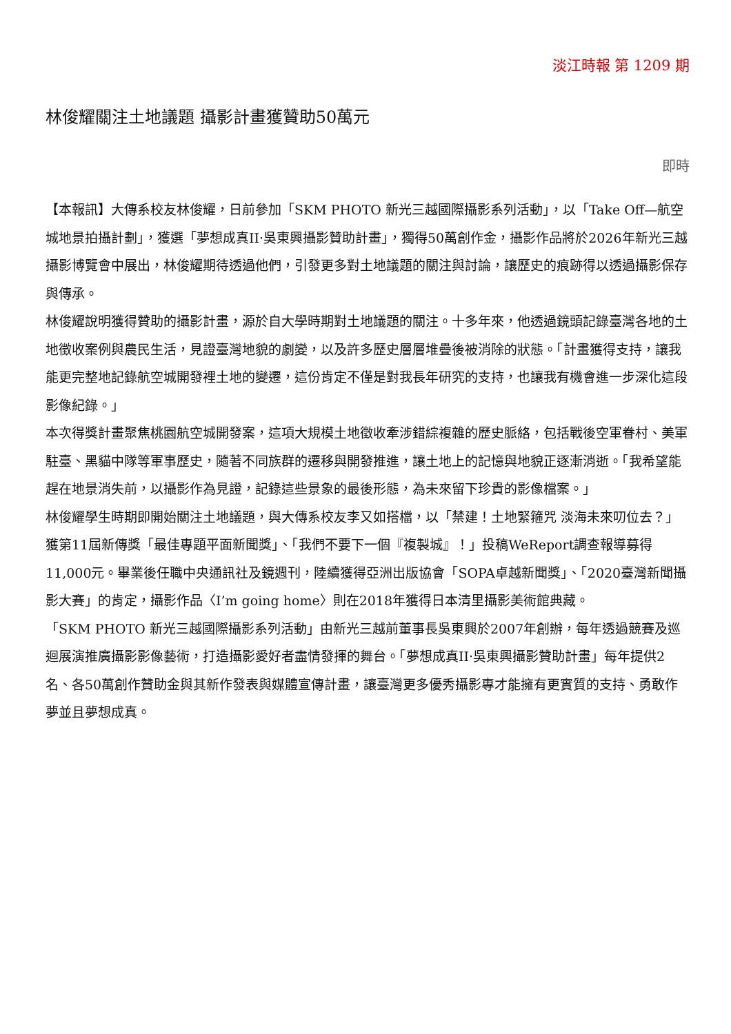淡江時報 第 1209 期
林俊耀關注土地議題 攝影計畫獲贊助50萬元
即時
【本報訊】大傳系校友林俊耀，日前參加「SKM PHOTO 新光三越國際攝影系列活動」，以「Take Off—航空城地景拍攝計劃」，獲選「夢想成真II‧吳東興攝影贊助計畫」，獨得50萬創作金，攝影作品將於2026年新光三越攝影博覽會中展出，林俊耀期待透過他們，引發更多對土地議題的關注與討論，讓歷史的痕跡得以透過攝影保存與傳承。
林俊耀說明獲得贊助的攝影計畫，源於自大學時期對土地議題的關注。十多年來，他透過鏡頭記錄臺灣各地的土地徵收案例與農民生活，見證臺灣地貌的劇變，以及許多歷史層層堆疊後被消除的狀態。「計畫獲得支持，讓我能更完整地記錄航空城開發裡土地的變遷，這份肯定不僅是對我長年研究的支持，也讓我有機會進一步深化這段影像紀錄。」
本次得獎計畫聚焦桃園航空城開發案，這項大規模土地徵收牽涉錯綜複雜的歷史脈絡，包括戰後空軍眷村、美軍駐臺、黑貓中隊等軍事歷史，隨著不同族群的遷移與開發推進，讓土地上的記憶與地貌正逐漸消逝。「我希望能趕在地景消失前，以攝影作為見證，記錄這些景象的最後形態，為未來留下珍貴的影像檔案。」
林俊耀學生時期即開始關注土地議題，與大傳系校友李又如搭檔，以「禁建！土地緊箍咒 淡海未來叨位去？」獲第11屆新傳獎「最佳專題平面新聞獎」、「我們不要下一個『複製城』！」投稿WeReport調查報導募得11,000元。畢業後任職中央通訊社及鏡週刊，陸續獲得亞洲出版協會「SOPA卓越新聞獎」、「2020臺灣新聞攝影大賽」的肯定，攝影作品〈I’m going home〉則在2018年獲得日本清里攝影美術館典藏。
「SKM PHOTO 新光三越國際攝影系列活動」由新光三越前董事長吳東興於2007年創辦，每年透過競賽及巡迴展演推廣攝影影像藝術，打造攝影愛好者盡情發揮的舞台。「夢想成真II‧吳東興攝影贊助計畫」每年提供2名、各50萬創作贊助金與其新作發表與媒體宣傳計畫，讓臺灣更多優秀攝影專才能擁有更實質的支持、勇敢作夢並且夢想成真。